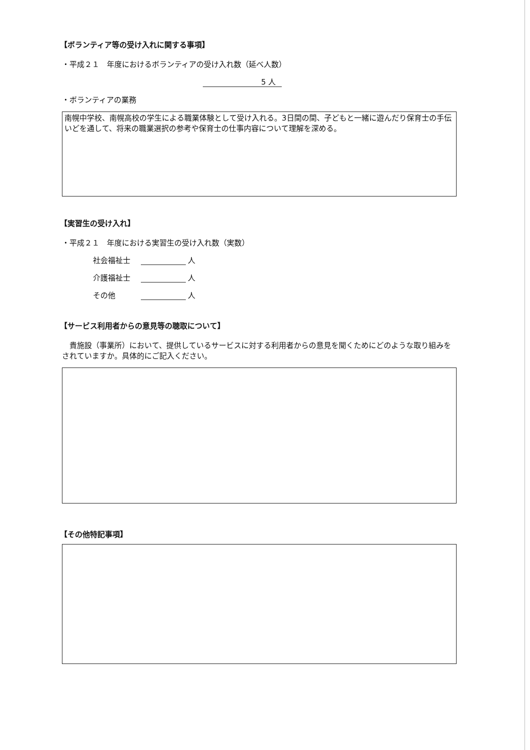【ボランティア等の受け入れに関する事項】
・平成２１　年度におけるボランティアの受け入れ数（延べ人数）
5 人
・ボランティアの業務
南幌中学校、南幌高校の学生による職業体験として受け入れる。3日間の間、子どもと一緒に遊んだり保育士の手伝いどを通して、将来の職業選択の参考や保育士の仕事内容について理解を深める。
【実習生の受け入れ】
・平成２１　年度における実習生の受け入れ数（実数）
社会福祉士 人
介護福祉士 人
その他 人
【サービス利用者からの意見等の聴取について】
貴施設（事業所）において、提供しているサービスに対する利用者からの意見を聞くためにどのような取り組みをされていますか。具体的にご記入ください。
【その他特記事項】